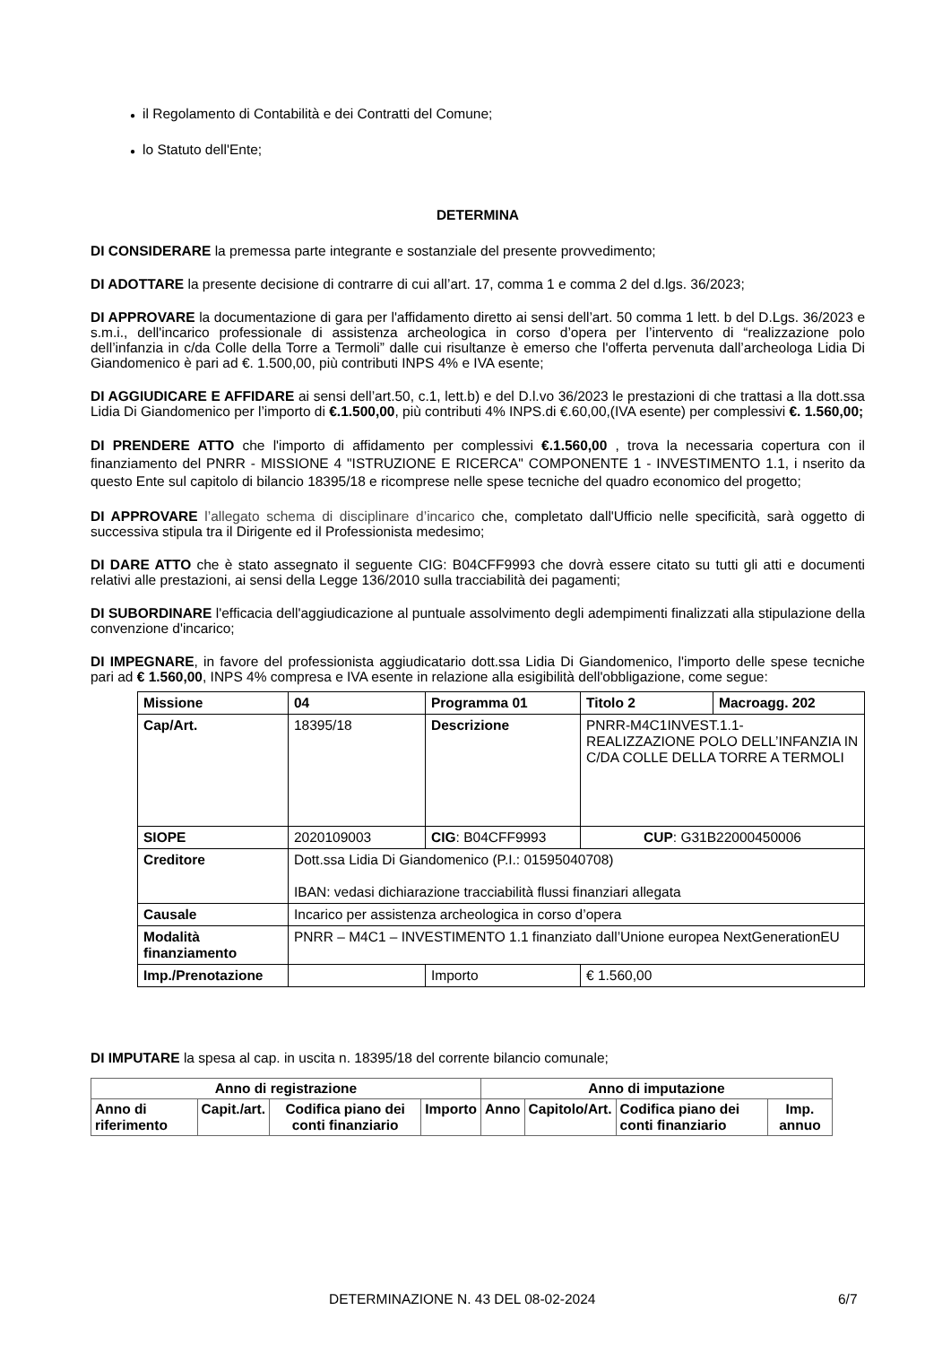● il Regolamento di Contabilità e dei Contratti del Comune;
● lo Statuto dell'Ente;
DETERMINA
DI CONSIDERARE la premessa parte integrante e sostanziale del presente provvedimento;
DI ADOTTARE la presente decisione di contrarre di cui all’art. 17, comma 1 e comma 2 del d.lgs. 36/2023;
DI APPROVARE la documentazione di gara per l'affidamento diretto ai sensi dell’art. 50 comma 1 lett. b del D.Lgs. 36/2023 e s.m.i., dell'incarico professionale di assistenza archeologica in corso d’opera per l’intervento di “realizzazione polo dell’infanzia in c/da Colle della Torre a Termoli” dalle cui risultanze è emerso che l'offerta pervenuta dall’archeologa Lidia Di Giandomenico è pari ad €. 1.500,00, più contributi INPS 4% e IVA esente;
DI AGGIUDICARE E AFFIDARE ai sensi dell’art.50, c.1, lett.b) e del D.l.vo 36/2023 le prestazioni di che trattasi a lla dott.ssa Lidia Di Giandomenico per l’importo di €.1.500,00, più contributi 4% INPS.di €.60,00,(IVA esente) per complessivi €. 1.560,00;
DI PRENDERE ATTO che l'importo di affidamento per complessivi €.1.560,00 , trova la necessaria copertura con il finanziamento del PNRR - MISSIONE 4 "ISTRUZIONE E RICERCA" COMPONENTE 1 - INVESTIMENTO 1.1, i nserito da questo Ente sul capitolo di bilancio 18395/18 e ricomprese nelle spese tecniche del quadro economico del progetto;
DI APPROVARE l’allegato schema di disciplinare d’incarico che, completato dall'Ufficio nelle specificità, sarà oggetto di successiva stipula tra il Dirigente ed il Professionista medesimo;
DI DARE ATTO che è stato assegnato il seguente CIG: B04CFF9993 che dovrà essere citato su tutti gli atti e documenti relativi alle prestazioni, ai sensi della Legge 136/2010 sulla tracciabilità dei pagamenti;
DI SUBORDINARE l'efficacia dell'aggiudicazione al puntuale assolvimento degli adempimenti finalizzati alla stipulazione della convenzione d'incarico;
DI IMPEGNARE, in favore del professionista aggiudicatario dott.ssa Lidia Di Giandomenico, l'importo delle spese tecniche pari ad € 1.560,00, INPS 4% compresa e IVA esente in relazione alla esigibilità dell'obbligazione, come segue:
| Missione | 04 | Programma 01 | Titolo 2 | Macroagg. 202 |
| Cap/Art. | 18395/18 | Descrizione | PNRR-M4C1INVEST.1.1- REALIZZAZIONE POLO DELL’INFANZIA IN C/DA COLLE DELLA TORRE A TERMOLI | |
| SIOPE | 2020109003 | CIG : B04CFF9993 | CUP : G31B22000450006 | |
| Creditore | Dott.ssa Lidia Di Giandomenico (P.I.: 01595040708) IBAN: vedasi dichiarazione tracciabilità flussi finanziari allegata | | | |
| Causale | Incarico per assistenza archeologica in corso d’opera | | | |
| Modalità finanziamento | PNRR – M4C1 – INVESTIMENTO 1.1 finanziato dall’Unione europea NextGenerationEU | | | |
| Imp./Prenotazione | | Importo | € 1.560,00 | |
DI IMPUTARE la spesa al cap. in uscita n. 18395/18 del corrente bilancio comunale;
| Anno di registrazione | | | | Anno di imputazione | | | |
| --- | --- | --- | --- | --- | --- | --- | --- |
| Anno di riferimento | Capit./art. | Codifica piano dei conti finanziario | Importo | Anno | Capitolo/Art. | Codifica piano dei conti finanziario | Imp. annuo |
DETERMINAZIONE N. 43 DEL 08-02-2024 6/7